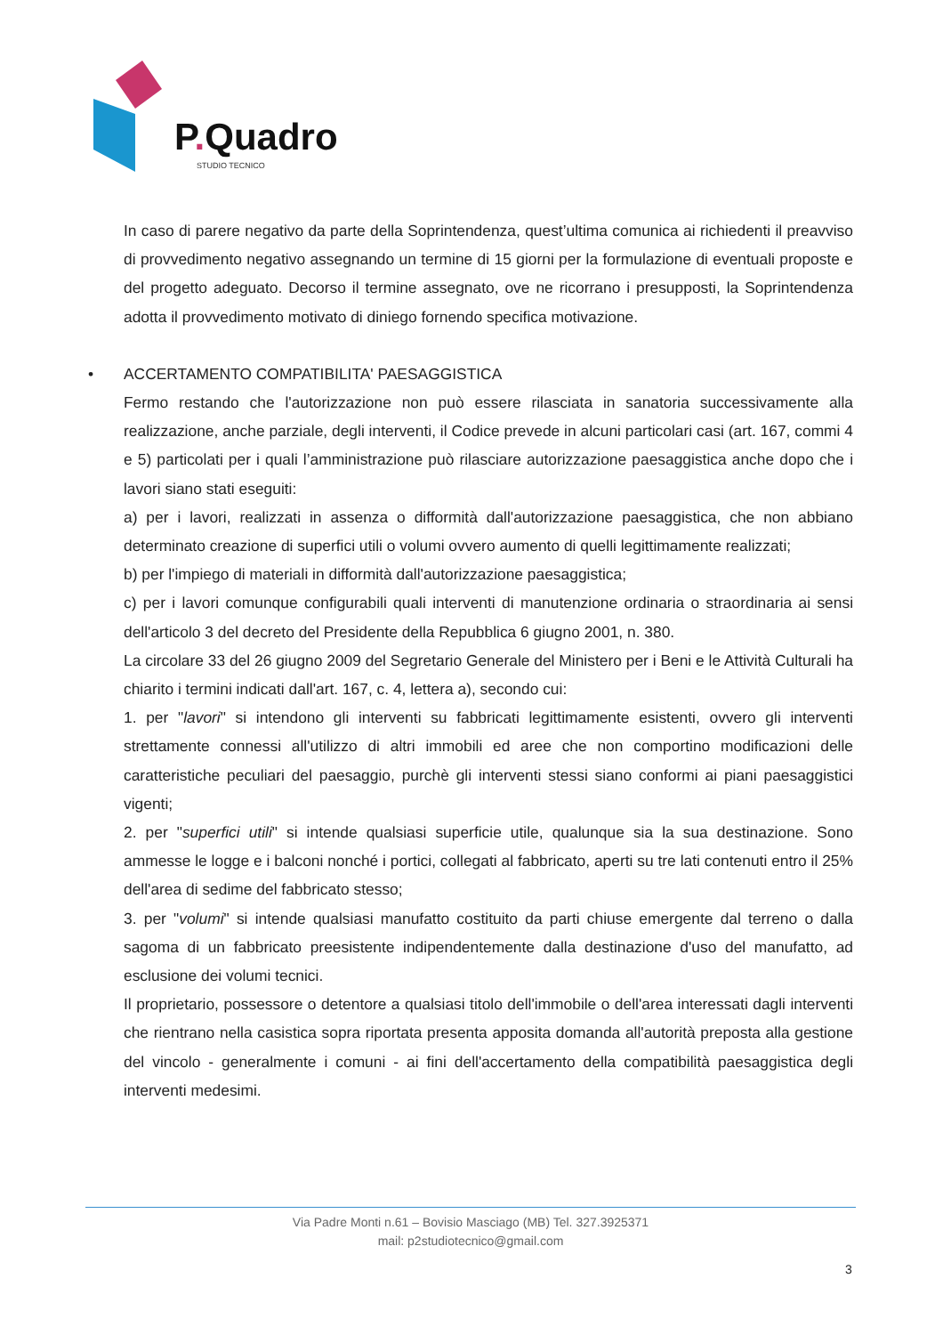P. Quadro
STUDIO TECNICO
In caso di parere negativo da parte della Soprintendenza, quest’ultima comunica ai richiedenti il preavviso di provvedimento negativo assegnando un termine di 15 giorni per la formulazione di eventuali proposte e del progetto adeguato. Decorso il termine assegnato, ove ne ricorrano i presupposti, la Soprintendenza adotta il provvedimento motivato di diniego fornendo specifica motivazione.
•
ACCERTAMENTO COMPATIBILITA' PAESAGGISTICA
Fermo restando che l'autorizzazione non può essere rilasciata in sanatoria successivamente alla realizzazione, anche parziale, degli interventi, il Codice prevede in alcuni particolari casi (art. 167, commi 4 e 5) particolati per i quali l’amministrazione può rilasciare autorizzazione paesaggistica anche dopo che i lavori siano stati eseguiti:
a) per i lavori, realizzati in assenza o difformità dall'autorizzazione paesaggistica, che non abbiano determinato creazione di superfici utili o volumi ovvero aumento di quelli legittimamente realizzati;
b) per l'impiego di materiali in difformità dall'autorizzazione paesaggistica;
c) per i lavori comunque configurabili quali interventi di manutenzione ordinaria o straordinaria ai sensi dell'articolo 3 del decreto del Presidente della Repubblica 6 giugno 2001, n. 380.
La circolare 33 del 26 giugno 2009 del Segretario Generale del Ministero per i Beni e le Attività Culturali ha chiarito i termini indicati dall'art. 167, c. 4, lettera a), secondo cui:
1. per "lavori" si intendono gli interventi su fabbricati legittimamente esistenti, ovvero gli interventi strettamente connessi all'utilizzo di altri immobili ed aree che non comportino modificazioni delle caratteristiche peculiari del paesaggio, purchè gli interventi stessi siano conformi ai piani paesaggistici vigenti;
2. per "superfici utili" si intende qualsiasi superficie utile, qualunque sia la sua destinazione. Sono ammesse le logge e i balconi nonché i portici, collegati al fabbricato, aperti su tre lati contenuti entro il 25% dell'area di sedime del fabbricato stesso;
3. per "volumi" si intende qualsiasi manufatto costituito da parti chiuse emergente dal terreno o dalla sagoma di un fabbricato preesistente indipendentemente dalla destinazione d'uso del manufatto, ad esclusione dei volumi tecnici.
Il proprietario, possessore o detentore a qualsiasi titolo dell'immobile o dell'area interessati dagli interventi che rientrano nella casistica sopra riportata presenta apposita domanda all'autorità preposta alla gestione del vincolo - generalmente i comuni - ai fini dell'accertamento della compatibilità paesaggistica degli interventi medesimi.
Via Padre Monti n.61 – Bovisio Masciago (MB) Tel. 327.3925371
mail: p2studiotecnico@gmail.com
3